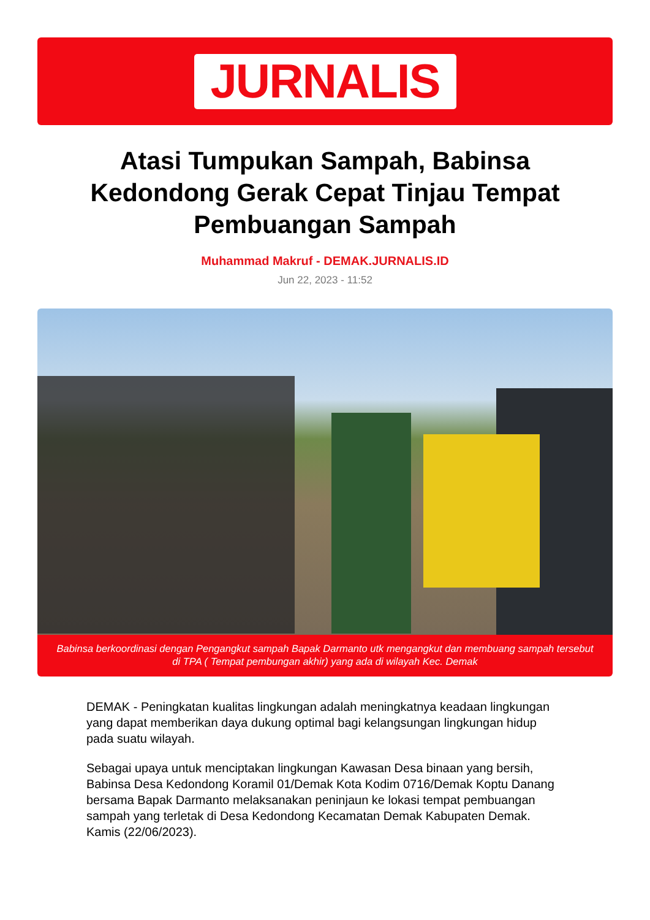JURNALIS
Atasi Tumpukan Sampah, Babinsa Kedondong Gerak Cepat Tinjau Tempat Pembuangan Sampah
Muhammad Makruf - DEMAK.JURNALIS.ID
Jun 22, 2023 - 11:52
Babinsa berkoordinasi dengan Pengangkut sampah Bapak Darmanto utk mengangkut dan membuang sampah tersebut di TPA ( Tempat pembungan akhir) yang ada di wilayah Kec. Demak
DEMAK - Peningkatan kualitas lingkungan adalah meningkatnya keadaan lingkungan yang dapat memberikan daya dukung optimal bagi kelangsungan lingkungan hidup pada suatu wilayah.
Sebagai upaya untuk menciptakan lingkungan Kawasan Desa binaan yang bersih, Babinsa Desa Kedondong Koramil 01/Demak Kota Kodim 0716/Demak Koptu Danang bersama Bapak Darmanto melaksanakan peninjaun ke lokasi tempat pembuangan sampah yang terletak di Desa Kedondong Kecamatan Demak Kabupaten Demak. Kamis (22/06/2023).